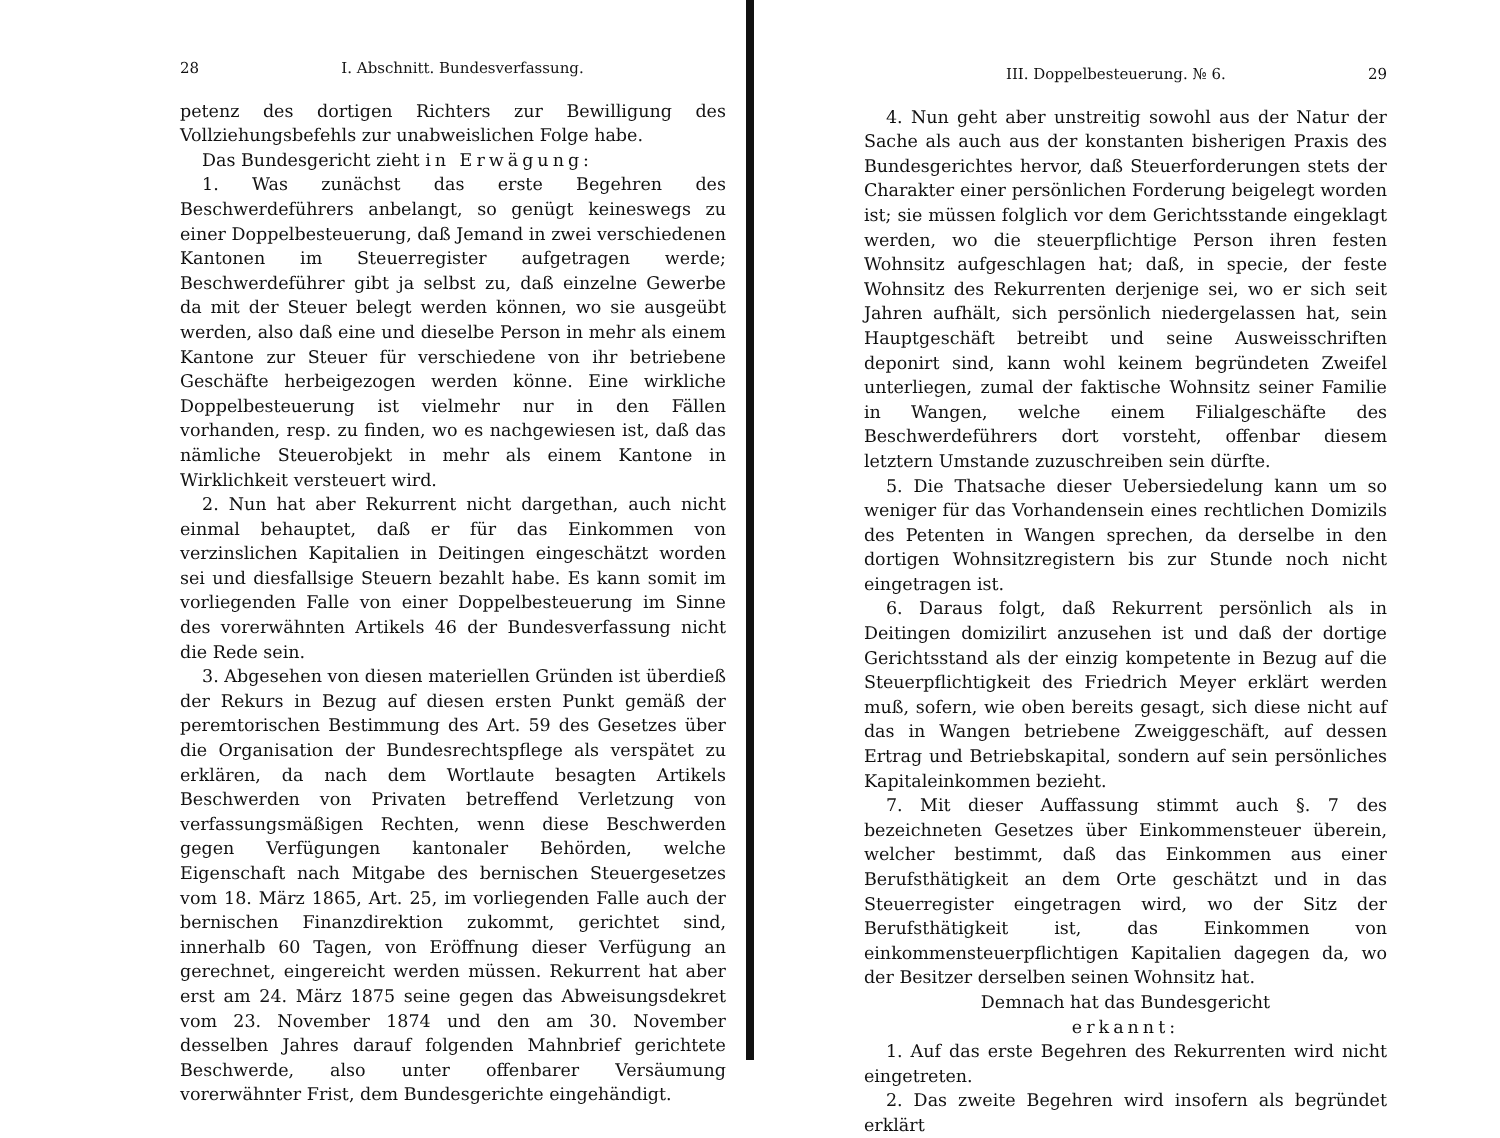28 I. Abschnitt. Bundesverfassung.
petenz des dortigen Richters zur Bewilligung des Vollziehungsbefehls zur unabweislichen Folge habe.
Das Bundesgericht zieht in Erwägung:
1. Was zunächst das erste Begehren des Beschwerdeführers anbelangt, so genügt keineswegs zu einer Doppelbesteuerung, daß Jemand in zwei verschiedenen Kantonen im Steuerregister aufgetragen werde; Beschwerdeführer gibt ja selbst zu, daß einzelne Gewerbe da mit der Steuer belegt werden können, wo sie ausgeübt werden, also daß eine und dieselbe Person in mehr als einem Kantone zur Steuer für verschiedene von ihr betriebene Geschäfte herbeigezogen werden könne. Eine wirkliche Doppelbesteuerung ist vielmehr nur in den Fällen vorhanden, resp. zu finden, wo es nachgewiesen ist, daß das nämliche Steuerobjekt in mehr als einem Kantone in Wirklichkeit versteuert wird.
2. Nun hat aber Rekurrent nicht dargethan, auch nicht einmal behauptet, daß er für das Einkommen von verzinslichen Kapitalien in Deitingen eingeschätzt worden sei und diesfallsige Steuern bezahlt habe. Es kann somit im vorliegenden Falle von einer Doppelbesteuerung im Sinne des vorerwähnten Artikels 46 der Bundesverfassung nicht die Rede sein.
3. Abgesehen von diesen materiellen Gründen ist überdieß der Rekurs in Bezug auf diesen ersten Punkt gemäß der peremtorischen Bestimmung des Art. 59 des Gesetzes über die Organisation der Bundesrechtspflege als verspätet zu erklären, da nach dem Wortlaute besagten Artikels Beschwerden von Privaten betreffend Verletzung von verfassungsmäßigen Rechten, wenn diese Beschwerden gegen Verfügungen kantonaler Behörden, welche Eigenschaft nach Mitgabe des bernischen Steuergesetzes vom 18. März 1865, Art. 25, im vorliegenden Falle auch der bernischen Finanzdirektion zukommt, gerichtet sind, innerhalb 60 Tagen, von Eröffnung dieser Verfügung an gerechnet, eingereicht werden müssen. Rekurrent hat aber erst am 24. März 1875 seine gegen das Abweisungsdekret vom 23. November 1874 und den am 30. November desselben Jahres darauf folgenden Mahnbrief gerichtete Beschwerde, also unter offenbarer Versäumung vorerwähnter Frist, dem Bundesgerichte eingehändigt.
III. Doppelbesteuerung. № 6. 29
4. Nun geht aber unstreitig sowohl aus der Natur der Sache als auch aus der konstanten bisherigen Praxis des Bundesgerichtes hervor, daß Steuerforderungen stets der Charakter einer persönlichen Forderung beigelegt worden ist; sie müssen folglich vor dem Gerichtsstande eingeklagt werden, wo die steuerpflichtige Person ihren festen Wohnsitz aufgeschlagen hat; daß, in specie, der feste Wohnsitz des Rekurrenten derjenige sei, wo er sich seit Jahren aufhält, sich persönlich niedergelassen hat, sein Hauptgeschäft betreibt und seine Ausweisschriften deponirt sind, kann wohl keinem begründeten Zweifel unterliegen, zumal der faktische Wohnsitz seiner Familie in Wangen, welche einem Filialgeschäfte des Beschwerdeführers dort vorsteht, offenbar diesem letztern Umstande zuzuschreiben sein dürfte.
5. Die Thatsache dieser Uebersiedelung kann um so weniger für das Vorhandensein eines rechtlichen Domizils des Petenten in Wangen sprechen, da derselbe in den dortigen Wohnsitzregistern bis zur Stunde noch nicht eingetragen ist.
6. Daraus folgt, daß Rekurrent persönlich als in Deitingen domizilirt anzusehen ist und daß der dortige Gerichtsstand als der einzig kompetente in Bezug auf die Steuerpflichtigkeit des Friedrich Meyer erklärt werden muß, sofern, wie oben bereits gesagt, sich diese nicht auf das in Wangen betriebene Zweiggeschäft, auf dessen Ertrag und Betriebskapital, sondern auf sein persönliches Kapitaleinkommen bezieht.
7. Mit dieser Auffassung stimmt auch §. 7 des bezeichneten Gesetzes über Einkommensteuer überein, welcher bestimmt, daß das Einkommen aus einer Berufsthätigkeit an dem Orte geschätzt und in das Steuerregister eingetragen wird, wo der Sitz der Berufsthätigkeit ist, das Einkommen von einkommensteuerpflichtigen Kapitalien dagegen da, wo der Besitzer derselben seinen Wohnsitz hat.
Demnach hat das Bundesgericht
erkannt:
1. Auf das erste Begehren des Rekurrenten wird nicht eingetreten.
2. Das zweite Begehren wird insofern als begründet erklärt